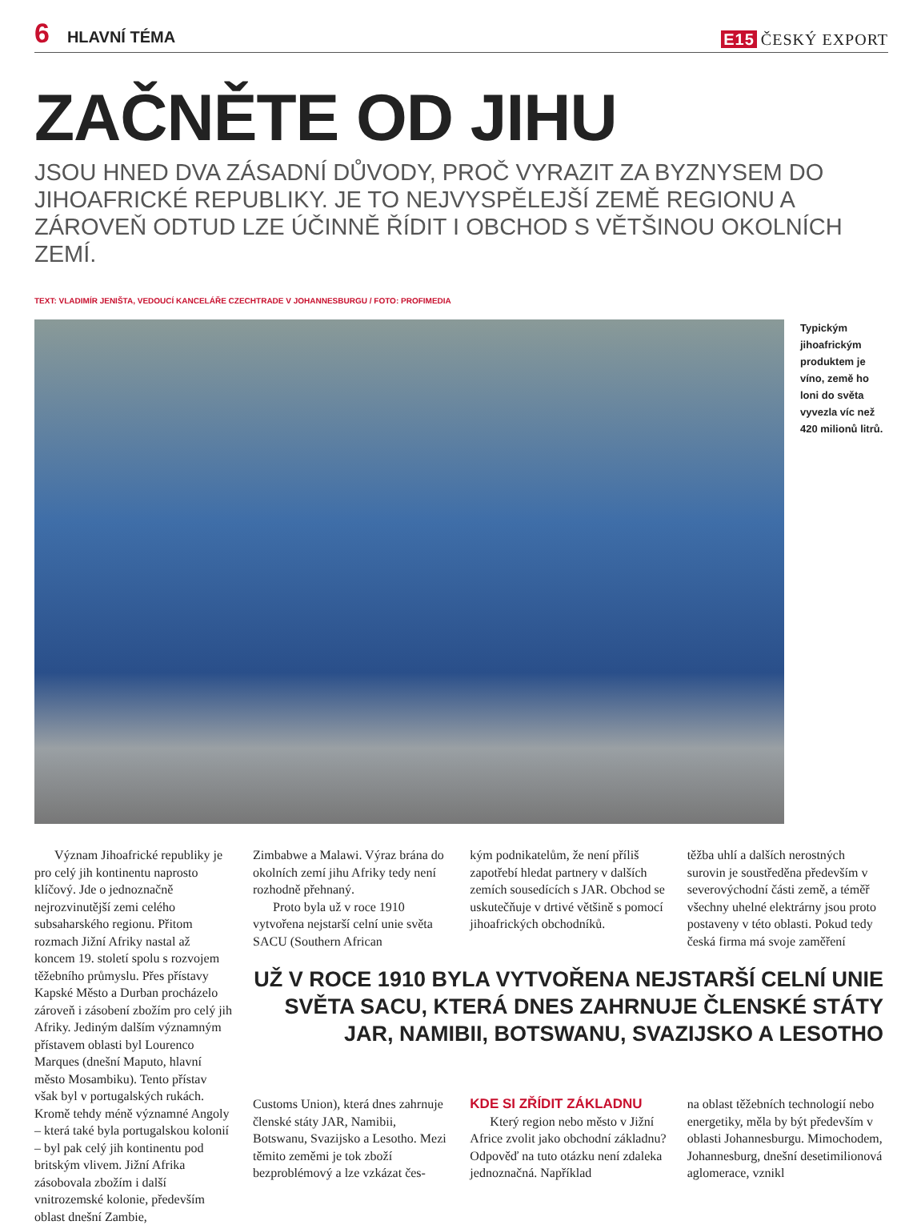6 HLAVNÍ TÉMA
E15 ČESKÝ EXPORT
ZAČNĚTE OD JIHU
JSOU HNED DVA ZÁSADNÍ DŮVODY, PROČ VYRAZIT ZA BYZNYSEM DO JIHOAFRICKÉ REPUBLIKY. JE TO NEJVYSPĚLEJŠÍ ZEMĚ REGIONU A ZÁROVEŇ ODTUD LZE ÚČINNĚ ŘÍDIT I OBCHOD S VĚTŠINOU OKOLNÍCH ZEMÍ.
TEXT: VLADIMÍR JENIŠTA, VEDOUCÍ KANCELÁŘE CZECHTRADE V JOHANNESBURGU / FOTO: PROFIMEDIA
Typickým jihoafrickým produktem je víno, země ho loni do světa vyvezla víc než 420 milionů litrů.
Význam Jihoafrické republiky je pro celý jih kontinentu naprosto klíčový. Jde o jednoznačně nejrozvinutější zemi celého subsaharského regionu. Přitom rozmach Jižní Afriky nastal až koncem 19. století spolu s rozvojem těžebního průmyslu. Přes přístavy Kapské Město a Durban procházelo zároveň i zásobení zbožím pro celý jih Afriky. Jediným dalším významným přístavem oblasti byl Lourenco Marques (dnešní Maputo, hlavní město Mosambiku). Tento přístav však byl v portugalských rukách. Kromě tehdy méně významné Angoly – která také byla portugalskou kolonií – byl pak celý jih kontinentu pod britským vlivem. Jižní Afrika zásobovala zbožím i další vnitrozemské kolonie, především oblast dnešní Zambie,
Zimbabwe a Malawi. Výraz brána do okolních zemí jihu Afriky tedy není rozhodně přehnaný.
Proto byla už v roce 1910 vytvořena nejstarší celní unie světa SACU (Southern African
kým podnikatelům, že není příliš zapotřebí hledat partnery v dalších zemích sousedících s JAR. Obchod se uskutečňuje v drtivé většině s pomocí jihoafrických obchodníků.
těžba uhlí a dalších nerostných surovin je soustředěna především v severovýchodní části země, a téměř všechny uhelné elektrárny jsou proto postaveny v této oblasti. Pokud tedy česká firma má svoje zaměření
UŽ V ROCE 1910 BYLA VYTVOŘENA NEJSTARŠÍ CELNÍ UNIE SVĚTA SACU, KTERÁ DNES ZAHRNUJE ČLENSKÉ STÁTY JAR, NAMIBII, BOTSWANU, SVAZIJSKO A LESOTHO
Customs Union), která dnes zahrnuje členské státy JAR, Namibii, Botswanu, Svazijsko a Lesotho. Mezi těmito zeměmi je tok zboží bezproblémový a lze vzkázat čes-
KDE SI ZŘÍDIT ZÁKLADNU
Který region nebo město v Jižní Africe zvolit jako obchodní základnu? Odpověď na tuto otázku není zdaleka jednoznačná. Například
na oblast těžebních technologií nebo energetiky, měla by být především v oblasti Johannesburgu. Mimochodem, Johannesburg, dnešní desetimilionová aglomerace, vznikl